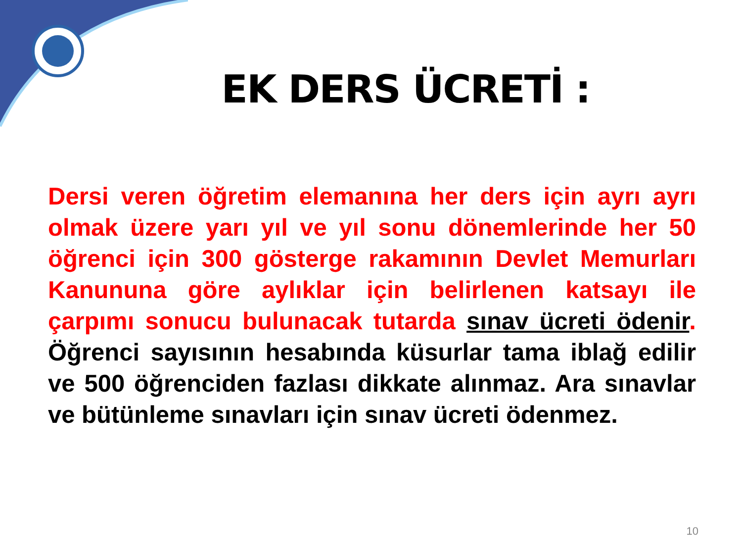EK DERS ÜCRETİ :
Dersi veren öğretim elemanına her ders için ayrı ayrı olmak üzere yarı yıl ve yıl sonu dönemlerinde her 50 öğrenci için 300 gösterge rakamının Devlet Memurları Kanununa göre aylıklar için belirlenen katsayı ile çarpımı sonucu bulunacak tutarda sınav ücreti ödenir. Öğrenci sayısının hesabında küsurlar tama iblağ edilir ve 500 öğrenciden fazlası dikkate alınmaz. Ara sınavlar ve bütünleme sınavları için sınav ücreti ödenmez.
10